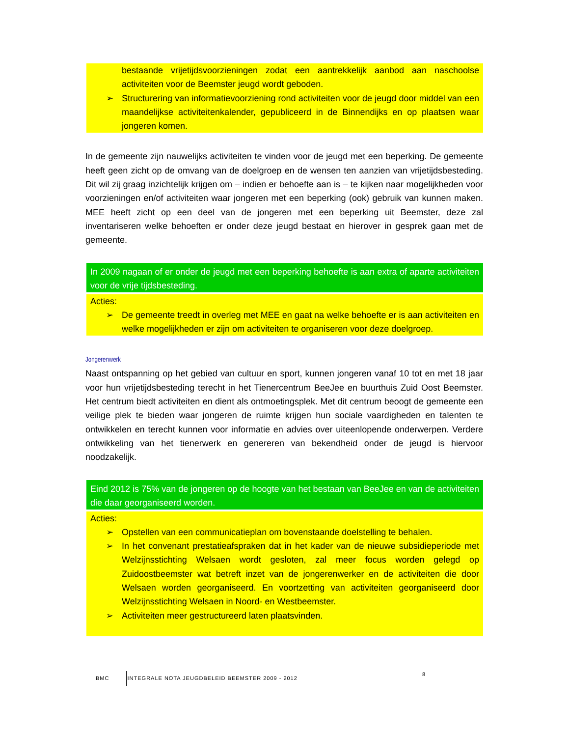bestaande vrijetijdsvoorzieningen zodat een aantrekkelijk aanbod aan naschoolse activiteiten voor de Beemster jeugd wordt geboden.
➢ Structurering van informatievoorziening rond activiteiten voor de jeugd door middel van een maandelijkse activiteitenkalender, gepubliceerd in de Binnendijks en op plaatsen waar jongeren komen.
In de gemeente zijn nauwelijks activiteiten te vinden voor de jeugd met een beperking. De gemeente heeft geen zicht op de omvang van de doelgroep en de wensen ten aanzien van vrijetijdsbesteding. Dit wil zij graag inzichtelijk krijgen om – indien er behoefte aan is – te kijken naar mogelijkheden voor voorzieningen en/of activiteiten waar jongeren met een beperking (ook) gebruik van kunnen maken. MEE heeft zicht op een deel van de jongeren met een beperking uit Beemster, deze zal inventariseren welke behoeften er onder deze jeugd bestaat en hierover in gesprek gaan met de gemeente.
In 2009 nagaan of er onder de jeugd met een beperking behoefte is aan extra of aparte activiteiten voor de vrije tijdsbesteding.
Acties:
➢ De gemeente treedt in overleg met MEE en gaat na welke behoefte er is aan activiteiten en welke mogelijkheden er zijn om activiteiten te organiseren voor deze doelgroep.
Jongerenwerk
Naast ontspanning op het gebied van cultuur en sport, kunnen jongeren vanaf 10 tot en met 18 jaar voor hun vrijetijdsbesteding terecht in het Tienercentrum BeeJee en buurthuis Zuid Oost Beemster. Het centrum biedt activiteiten en dient als ontmoetingsplek. Met dit centrum beoogt de gemeente een veilige plek te bieden waar jongeren de ruimte krijgen hun sociale vaardigheden en talenten te ontwikkelen en terecht kunnen voor informatie en advies over uiteenlopende onderwerpen. Verdere ontwikkeling van het tienerwerk en genereren van bekendheid onder de jeugd is hiervoor noodzakelijk.
Eind 2012 is 75% van de jongeren op de hoogte van het bestaan van BeeJee en van de activiteiten die daar georganiseerd worden.
Acties:
➢ Opstellen van een communicatieplan om bovenstaande doelstelling te behalen.
➢ In het convenant prestatieafspraken dat in het kader van de nieuwe subsidieperiode met Welzijnsstichting Welsaen wordt gesloten, zal meer focus worden gelegd op Zuidoostbeemster wat betreft inzet van de jongerenwerker en de activiteiten die door Welsaen worden georganiseerd. En voortzetting van activiteiten georganiseerd door Welzijnsstichting Welsaen in Noord- en Westbeemster.
➢ Activiteiten meer gestructureerd laten plaatsvinden.
BMC INTEGRALE NOTA JEUGDBELEID BEEMSTER 2009 - 2012 8